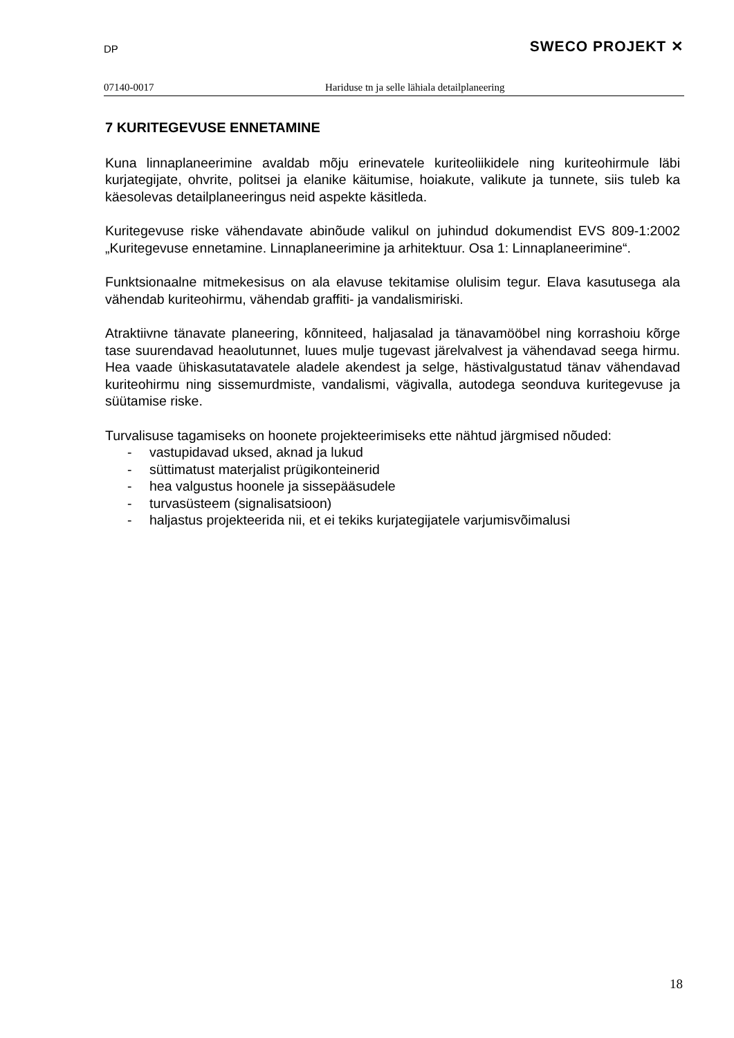DP SWECO PROJEKT ✕
07140-0017 Hariduse tn ja selle lähiala detailplaneering
7 KURITEGEVUSE ENNETAMINE
Kuna linnaplaneerimine avaldab mõju erinevatele kuriteoliikidele ning kuriteohirmule läbi kurjategijate, ohvrite, politsei ja elanike käitumise, hoiakute, valikute ja tunnete, siis tuleb ka käesolevas detailplaneeringus neid aspekte käsitleda.
Kuritegevuse riske vähendavate abinõude valikul on juhindud dokumendist EVS 809-1:2002 „Kuritegevuse ennetamine. Linnaplaneerimine ja arhitektuur. Osa 1: Linnaplaneerimine“.
Funktsionaalne mitmekesisus on ala elavuse tekitamise olulisim tegur. Elava kasutusega ala vähendab kuriteohirmu, vähendab graffiti- ja vandalismiriski.
Atraktiivne tänavate planeering, kõnniteed, haljasalad ja tänavamööbel ning korrashoiu kõrge tase suurendavad heaolutunnet, luues mulje tugevast järelvalvest ja vähendavad seega hirmu. Hea vaade ühiskasutatavatele aladele akendest ja selge, hästivalgustatud tänav vähendavad kuriteohirmu ning sissemurdmiste, vandalismi, vägivalla, autodega seonduva kuritegevuse ja süütamise riske.
Turvalisuse tagamiseks on hoonete projekteerimiseks ette nähtud järgmised nõuded:
- vastupidavad uksed, aknad ja lukud
- süttimatust materjalist prügikonteinerid
- hea valgustus hoonele ja sissepääsudele
- turvasüsteem (signalisatsioon)
- haljastus projekteerida nii, et ei tekiks kurjategijatele varjumisvõimalusi
18